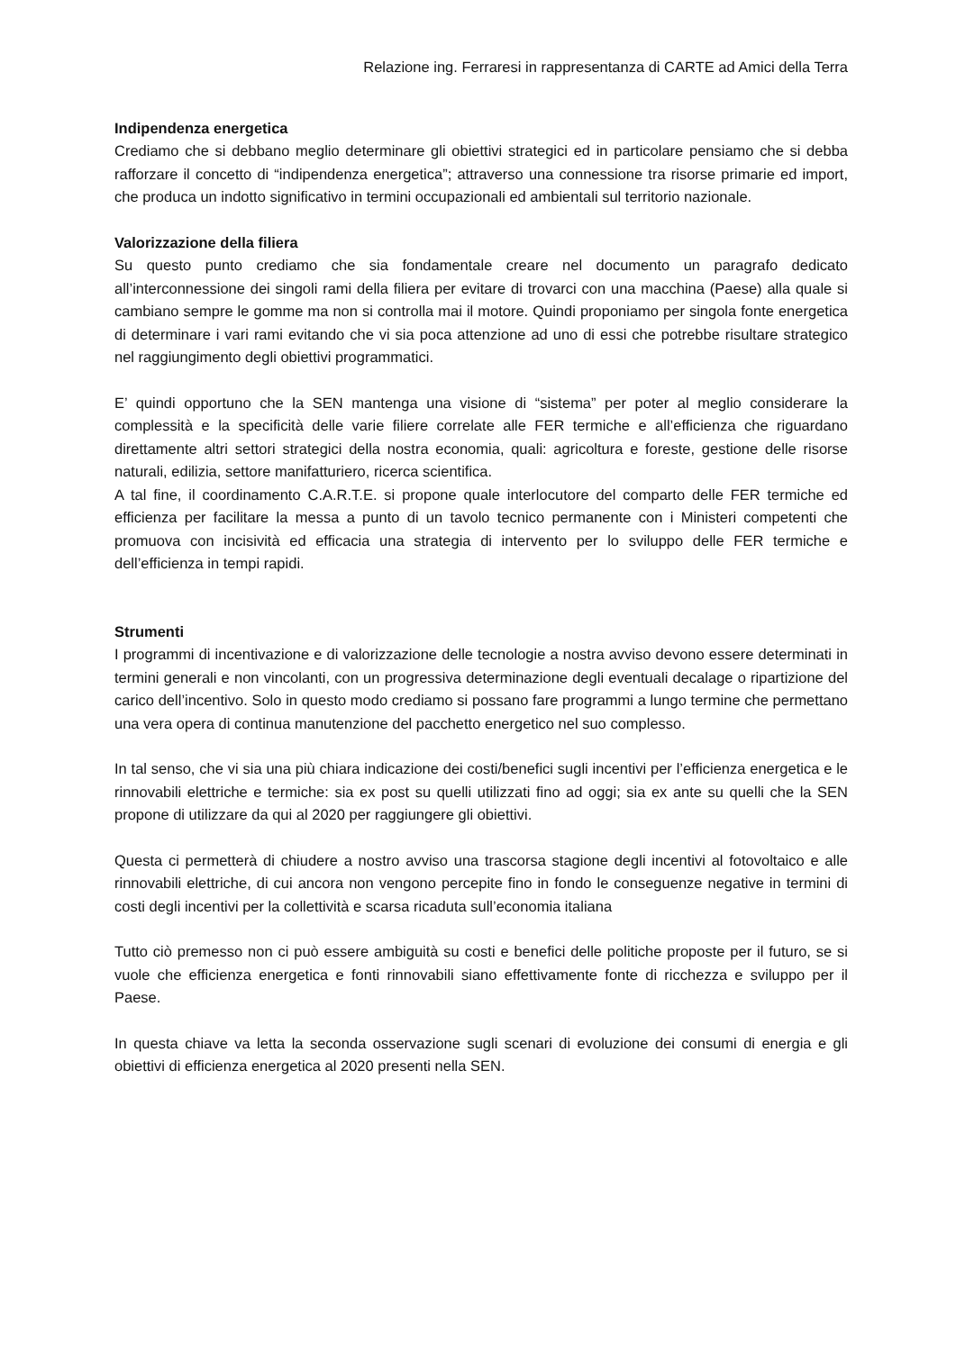Relazione ing. Ferraresi in rappresentanza di CARTE ad Amici della Terra
Indipendenza energetica
Crediamo che si debbano meglio determinare gli obiettivi strategici ed in particolare pensiamo che si debba rafforzare il concetto di “indipendenza energetica”; attraverso una connessione tra risorse primarie ed import, che produca un indotto significativo in termini occupazionali ed ambientali sul territorio nazionale.
Valorizzazione della filiera
Su questo punto crediamo che sia fondamentale creare nel documento un paragrafo dedicato all’interconnessione dei singoli rami della filiera per evitare di trovarci con una macchina (Paese) alla quale si cambiano sempre le gomme ma non si controlla mai il motore. Quindi proponiamo per singola fonte energetica di determinare i vari rami evitando che vi sia poca attenzione ad uno di essi che potrebbe risultare strategico nel raggiungimento degli obiettivi programmatici.
E’ quindi opportuno che la SEN mantenga una visione di “sistema” per poter al meglio considerare la complessità e la specificità delle varie filiere correlate alle FER termiche e all’efficienza che riguardano direttamente altri settori strategici della nostra economia, quali: agricoltura e foreste, gestione delle risorse naturali, edilizia, settore manifatturiero, ricerca scientifica.
A tal fine, il coordinamento C.A.R.T.E. si propone quale interlocutore del comparto delle FER termiche ed efficienza per facilitare la messa a punto di un tavolo tecnico permanente con i Ministeri competenti che promuova con incisività ed efficacia una strategia di intervento per lo sviluppo delle FER termiche e dell’efficienza in tempi rapidi.
Strumenti
I programmi di incentivazione e di valorizzazione delle tecnologie a nostra avviso devono essere determinati in termini generali e non vincolanti, con un progressiva determinazione degli eventuali decalage o ripartizione del carico dell’incentivo. Solo in questo modo crediamo si possano fare programmi a lungo termine che permettano una vera opera di continua manutenzione del pacchetto energetico nel suo complesso.
In tal senso, che vi sia una più chiara indicazione dei costi/benefici sugli incentivi per l’efficienza energetica e le rinnovabili elettriche e termiche: sia ex post su quelli utilizzati fino ad oggi; sia ex ante su quelli che la SEN propone di utilizzare da qui al 2020 per raggiungere gli obiettivi.
Questa ci permetterà di chiudere a nostro avviso una trascorsa stagione degli incentivi al fotovoltaico e alle rinnovabili elettriche, di cui ancora non vengono percepite fino in fondo le conseguenze negative in termini di costi degli incentivi per la collettività e scarsa ricaduta sull’economia italiana
Tutto ciò premesso non ci può essere ambiguità su costi e benefici delle politiche proposte per il futuro, se si vuole che efficienza energetica e fonti rinnovabili siano effettivamente fonte di ricchezza e sviluppo per il Paese.
In questa chiave va letta la seconda osservazione sugli scenari di evoluzione dei consumi di energia e gli obiettivi di efficienza energetica al 2020 presenti nella SEN.